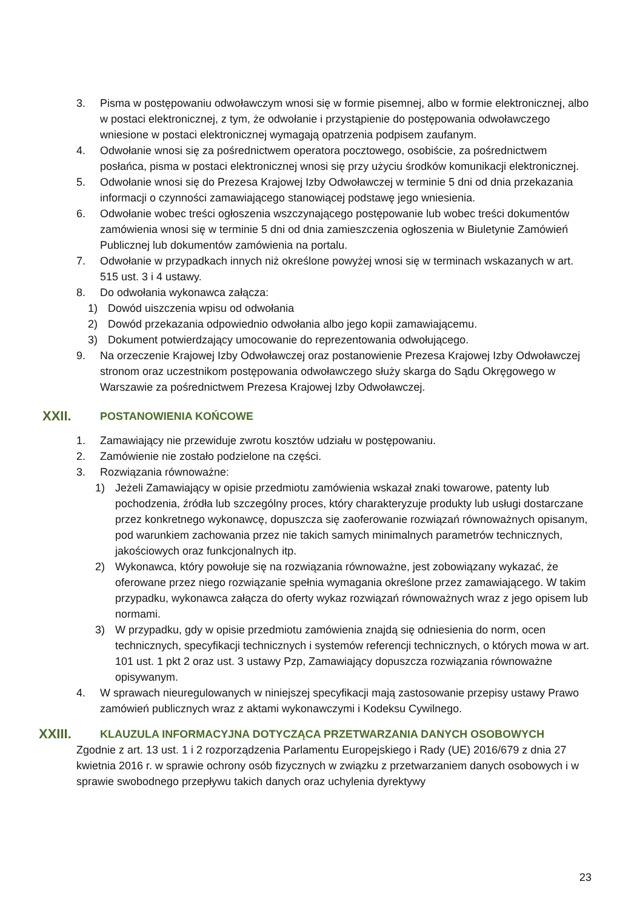3. Pisma w postępowaniu odwoławczym wnosi się w formie pisemnej, albo w formie elektronicznej, albo w postaci elektronicznej, z tym, że odwołanie i przystąpienie do postępowania odwoławczego wniesione w postaci elektronicznej wymagają opatrzenia podpisem zaufanym.
4. Odwołanie wnosi się za pośrednictwem operatora pocztowego, osobiście, za pośrednictwem posłańca, pisma w postaci elektronicznej wnosi się przy użyciu środków komunikacji elektronicznej.
5. Odwołanie wnosi się do Prezesa Krajowej Izby Odwoławczej w terminie 5 dni od dnia przekazania informacji o czynności zamawiającego stanowiącej podstawę jego wniesienia.
6. Odwołanie wobec treści ogłoszenia wszczynającego postępowanie lub wobec treści dokumentów zamówienia wnosi się w terminie 5 dni od dnia zamieszczenia ogłoszenia w Biuletynie Zamówień Publicznej lub dokumentów zamówienia na portalu.
7. Odwołanie w przypadkach innych niż określone powyżej wnosi się w terminach wskazanych w art. 515 ust. 3 i 4 ustawy.
8. Do odwołania wykonawca załącza:
1) Dowód uiszczenia wpisu od odwołania
2) Dowód przekazania odpowiednio odwołania albo jego kopii zamawiającemu.
3) Dokument potwierdzający umocowanie do reprezentowania odwołującego.
9. Na orzeczenie Krajowej Izby Odwoławczej oraz postanowienie Prezesa Krajowej Izby Odwoławczej stronom oraz uczestnikom postępowania odwoławczego służy skarga do Sądu Okręgowego w Warszawie za pośrednictwem Prezesa Krajowej Izby Odwoławczej.
XXII. POSTANOWIENIA KOŃCOWE
1. Zamawiający nie przewiduje zwrotu kosztów udziału w postępowaniu.
2. Zamówienie nie zostało podzielone na części.
3. Rozwiązania równoważne:
1) Jeżeli Zamawiający w opisie przedmiotu zamówienia wskazał znaki towarowe, patenty lub pochodzenia, źródła lub szczególny proces, który charakteryzuje produkty lub usługi dostarczane przez konkretnego wykonawcę, dopuszcza się zaoferowanie rozwiązań równoważnych opisanym, pod warunkiem zachowania przez nie takich samych minimalnych parametrów technicznych, jakościowych oraz funkcjonalnych itp.
2) Wykonawca, który powołuje się na rozwiązania równoważne, jest zobowiązany wykazać, że oferowane przez niego rozwiązanie spełnia wymagania określone przez zamawiającego. W takim przypadku, wykonawca załącza do oferty wykaz rozwiązań równoważnych wraz z jego opisem lub normami.
3) W przypadku, gdy w opisie przedmiotu zamówienia znajdą się odniesienia do norm, ocen technicznych, specyfikacji technicznych i systemów referencji technicznych, o których mowa w art. 101 ust. 1 pkt 2 oraz ust. 3 ustawy Pzp, Zamawiający dopuszcza rozwiązania równoważne opisywanym.
4. W sprawach nieuregulowanych w niniejszej specyfikacji mają zastosowanie przepisy ustawy Prawo zamówień publicznych wraz z aktami wykonawczymi i Kodeksu Cywilnego.
XXIII. KLAUZULA INFORMACYJNA DOTYCZĄCA PRZETWARZANIA DANYCH OSOBOWYCH
Zgodnie z art. 13 ust. 1 i 2 rozporządzenia Parlamentu Europejskiego i Rady (UE) 2016/679 z dnia 27 kwietnia 2016 r. w sprawie ochrony osób fizycznych w związku z przetwarzaniem danych osobowych i w sprawie swobodnego przepływu takich danych oraz uchylenia dyrektywy
23